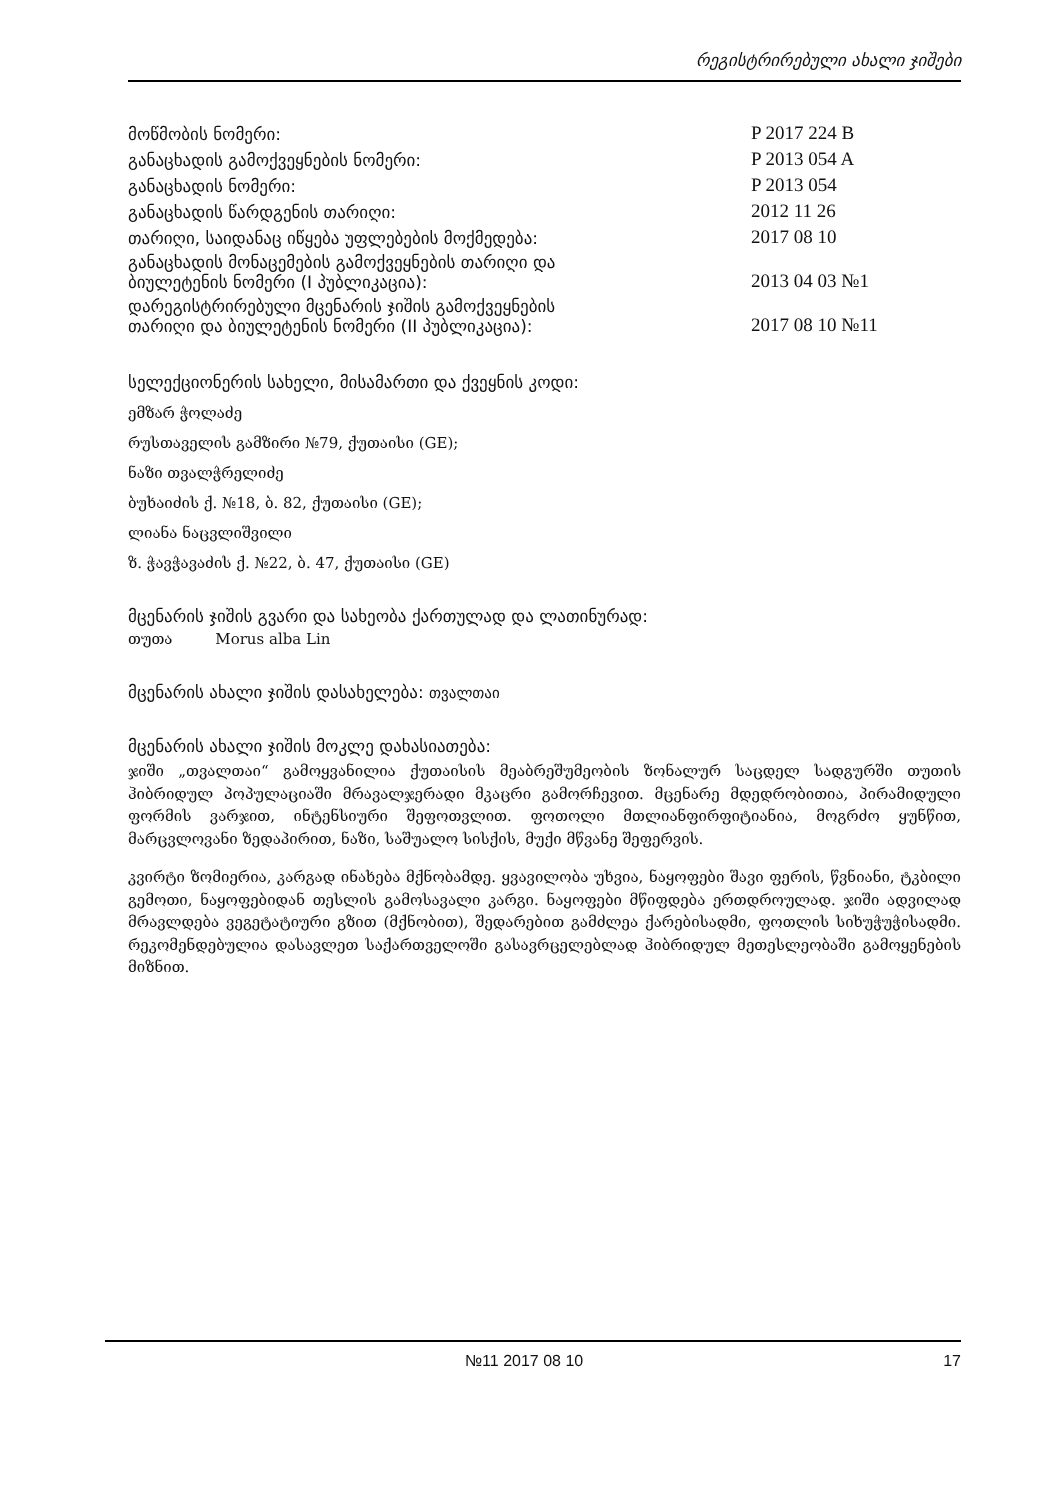რეგისტრირებული ახალი ჯიშები
| მოწმობის ნომერი: | P 2017 224 B |
| განაცხადის გამოქვეყნების ნომერი: | P 2013 054 A |
| განაცხადის ნომერი: | P 2013 054 |
| განაცხადის წარდგენის თარიღი: | 2012 11 26 |
| თარიღი, საიდანაც იწყება უფლებების მოქმედება: | 2017 08 10 |
| განაცხადის მონაცემების გამოქვეყნების თარიღი და ბიულეტენის ნომერი (I პუბლიკაცია): | 2013 04 03 №1 |
| დარეგისტრირებული მცენარის ჯიშის გამოქვეყნების თარიღი და ბიულეტენის ნომერი (II პუბლიკაცია): | 2017 08 10 №11 |
სელექციონერის სახელი, მისამართი და ქვეყნის კოდი:
ემზარ ჭოლაძე
რუსთაველის გამზირი №79, ქუთაისი (GE);
ნაზი თვალჭრელიძე
ბუხაიძის ქ. №18, ბ. 82, ქუთაისი (GE);
ლიანა ნაცვლიშვილი
ზ. ჭავჭავაძის ქ. №22, ბ. 47, ქუთაისი (GE)
მცენარის ჯიშის გვარი და სახეობა ქართულად და ლათინურად:
თუთა Morus alba Lin
მცენარის ახალი ჯიშის დასახელება: თვალთაი
მცენარის ახალი ჯიშის მოკლე დახასიათება:
ჯიში „თვალთაი“ გამოყვანილია ქუთაისის მეაბრეშუმეობის ზონალურ საცდელ სადგურში თუთის ჰიბრიდულ პოპულაციაში მრავალჯერადი მკაცრი გამორჩევით. მცენარე მდედრობითია, პირამიდული ფორმის ვარჯით, ინტენსიური შეფოთვლით. ფოთოლი მთლიანფირფიტიანია, მოგრძო ყუნწით, მარცვლოვანი ზედაპირით, ნაზი, საშუალო სისქის, მუქი მწვანე შეფერვის.
კვირტი ზომიერია, კარგად ინახება მქნობამდე. ყვავილობა უხვია, ნაყოფები შავი ფერის, წვნიანი, ტკბილი გემოთი, ნაყოფებიდან თესლის გამოსავალი კარგი. ნაყოფები მწიფდება ერთდროულად. ჯიში ადვილად მრავლდება ვეგეტატიური გზით (მქნობით), შედარებით გამძლეა ქარებისადმი, ფოთლის სიხუჭუჭისადმი. რეკომენდებულია დასავლეთ საქართველოში გასავრცელებლად ჰიბრიდულ მეთესლეობაში გამოყენების მიზნით.
№11 2017 08 10 17